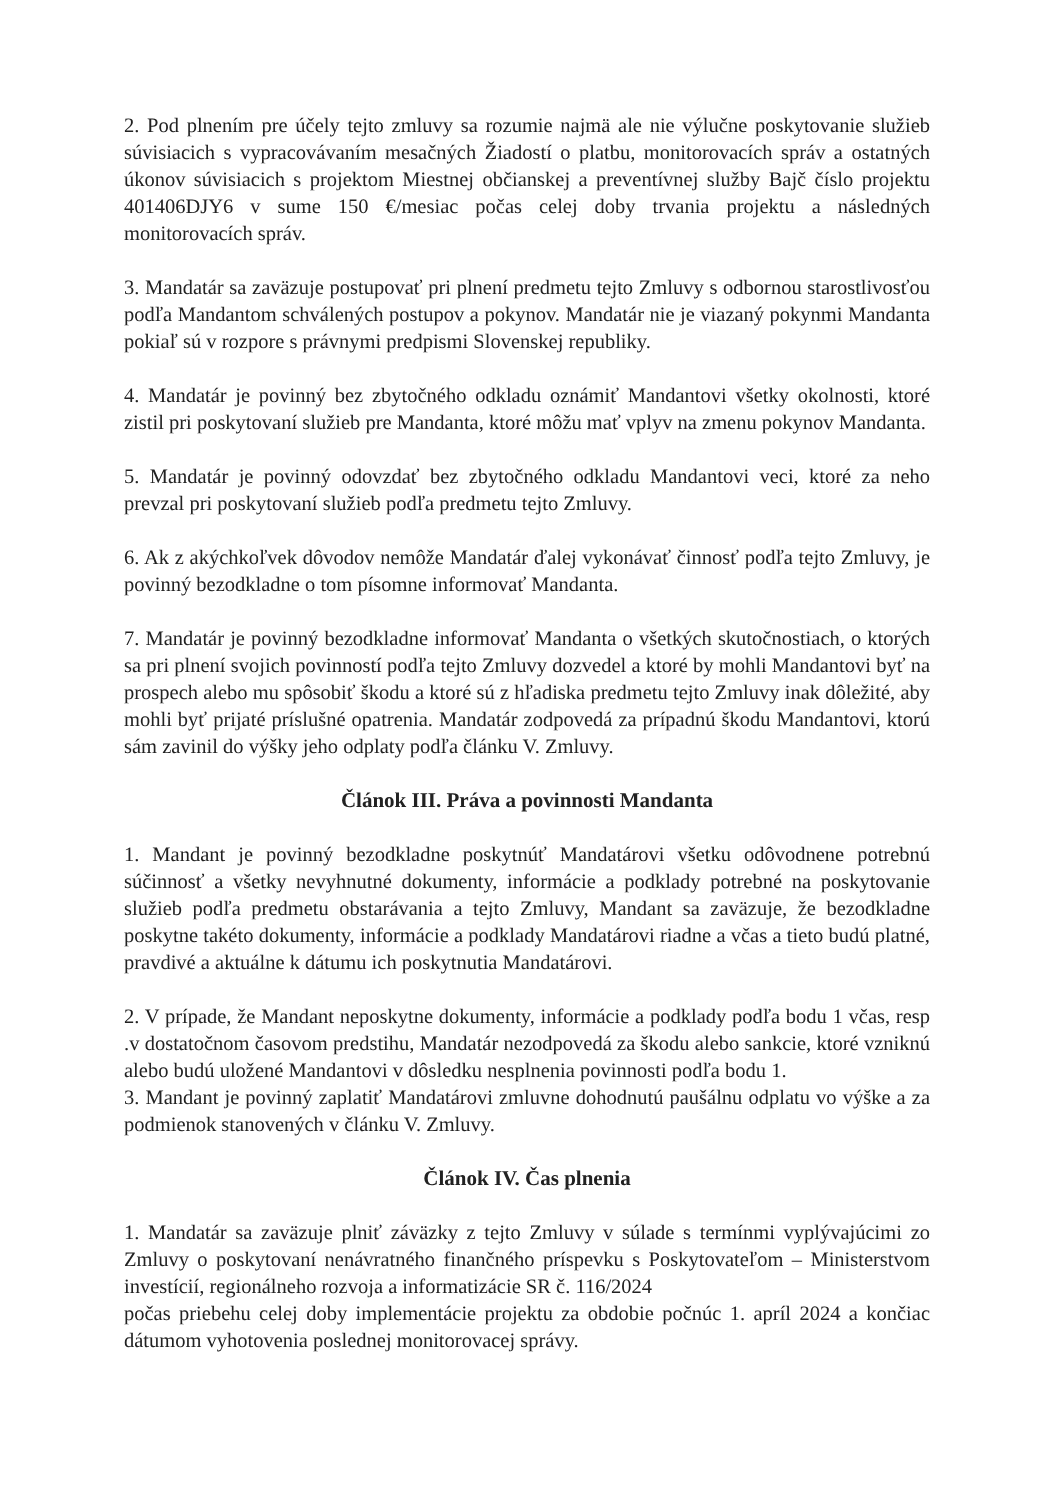2. Pod plnením pre účely tejto zmluvy sa rozumie najmä ale nie výlučne poskytovanie služieb súvisiacich s vypracovávaním mesačných Žiadostí o platbu, monitorovacích správ a ostatných úkonov súvisiacich s projektom Miestnej občianskej a preventívnej služby Bajč číslo projektu 401406DJY6 v sume 150 €/mesiac počas celej doby trvania projektu a následných monitorovacích správ.
3. Mandatár sa zaväzuje postupovať pri plnení predmetu tejto Zmluvy s odbornou starostlivosťou podľa Mandantom schválených postupov a pokynov. Mandatár nie je viazaný pokynmi Mandanta pokiaľ sú v rozpore s právnymi predpismi Slovenskej republiky.
4. Mandatár je povinný bez zbytočného odkladu oznámiť Mandantovi všetky okolnosti, ktoré zistil pri poskytovaní služieb pre Mandanta, ktoré môžu mať vplyv na zmenu pokynov Mandanta.
5. Mandatár je povinný odovzdať bez zbytočného odkladu Mandantovi veci, ktoré za neho prevzal pri poskytovaní služieb podľa predmetu tejto Zmluvy.
6. Ak z akýchkoľvek dôvodov nemôže Mandatár ďalej vykonávať činnosť podľa tejto Zmluvy, je povinný bezodkladne o tom písomne informovať Mandanta.
7. Mandatár je povinný bezodkladne informovať Mandanta o všetkých skutočnostiach, o ktorých sa pri plnení svojich povinností podľa tejto Zmluvy dozvedel a ktoré by mohli Mandantovi byť na prospech alebo mu spôsobiť škodu a ktoré sú z hľadiska predmetu tejto Zmluvy inak dôležité, aby mohli byť prijaté príslušné opatrenia. Mandatár zodpovedá za prípadnú škodu Mandantovi, ktorú sám zavinil do výšky jeho odplaty podľa článku V. Zmluvy.
Článok III. Práva a povinnosti Mandanta
1. Mandant je povinný bezodkladne poskytnúť Mandatárovi všetku odôvodnene potrebnú súčinnosť a všetky nevyhnutné dokumenty, informácie a podklady potrebné na poskytovanie služieb podľa predmetu obstarávania a tejto Zmluvy, Mandant sa zaväzuje, že bezodkladne poskytne takéto dokumenty, informácie a podklady Mandatárovi riadne a včas a tieto budú platné, pravdivé a aktuálne k dátumu ich poskytnutia Mandatárovi.
2. V prípade, že Mandant neposkytne dokumenty, informácie a podklady podľa bodu 1 včas, resp .v dostatočnom časovom predstihu, Mandatár nezodpovedá za škodu alebo sankcie, ktoré vzniknú alebo budú uložené Mandantovi v dôsledku nesplnenia povinnosti podľa bodu 1.
3. Mandant je povinný zaplatiť Mandatárovi zmluvne dohodnutú paušálnu odplatu vo výške a za podmienok stanovených v článku V. Zmluvy.
Článok IV. Čas plnenia
1. Mandatár sa zaväzuje plniť záväzky z tejto Zmluvy v súlade s termínmi vyplývajúcimi zo Zmluvy o poskytovaní nenávratného finančného príspevku s Poskytovateľom – Ministerstvom investícií, regionálneho rozvoja a informatizácie SR č. 116/2024
počas priebehu celej doby implementácie projektu za obdobie počnúc 1. apríl 2024 a končiac dátumom vyhotovenia poslednej monitorovacej správy.